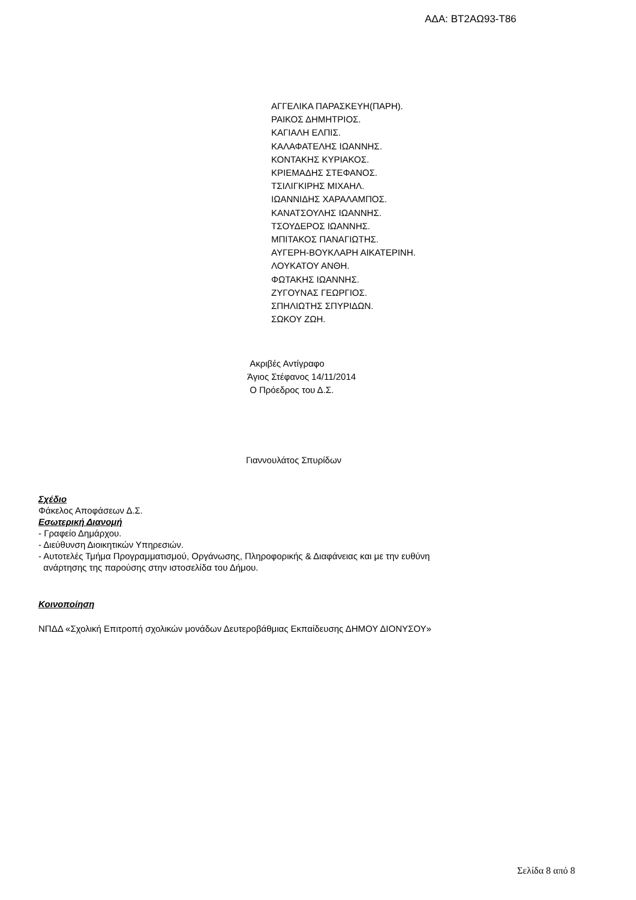ΑΔΑ: ΒΤ2ΑΩ93-Τ86
ΑΓΓΕΛΙΚΑ ΠΑΡΑΣΚΕΥΗ(ΠΑΡΗ).
ΡΑΙΚΟΣ ΔΗΜΗΤΡΙΟΣ.
ΚΑΓΙΑΛΗ ΕΛΠΙΣ.
ΚΑΛΑΦΑΤΕΛΗΣ ΙΩΑΝΝΗΣ.
ΚΟΝΤΑΚΗΣ ΚΥΡΙΑΚΟΣ.
ΚΡΙΕΜΑΔΗΣ ΣΤΕΦΑΝΟΣ.
ΤΣΙΛΙΓΚΙΡΗΣ ΜΙΧΑΗΛ.
ΙΩΑΝΝΙΔΗΣ ΧΑΡΑΛΑΜΠΟΣ.
ΚΑΝΑΤΣΟΥΛΗΣ ΙΩΑΝΝΗΣ.
ΤΣΟΥΔΕΡΟΣ ΙΩΑΝΝΗΣ.
ΜΠΙΤΑΚΟΣ ΠΑΝΑΓΙΩΤΗΣ.
ΑΥΓΕΡΗ-ΒΟΥΚΛΑΡΗ ΑΙΚΑΤΕΡΙΝΗ.
ΛΟΥΚΑΤΟΥ ΑΝΘΗ.
ΦΩΤΑΚΗΣ ΙΩΑΝΝΗΣ.
ΖΥΓΟΥΝΑΣ ΓΕΩΡΓΙΟΣ.
ΣΠΗΛΙΩΤΗΣ ΣΠΥΡΙΔΩΝ.
ΣΩΚΟΥ ΖΩΗ.
Ακριβές Αντίγραφο
Άγιος Στέφανος 14/11/2014
Ο Πρόεδρος του Δ.Σ.
Γιαννουλάτος Σπυρίδων
Σχέδιο
Φάκελος Αποφάσεων Δ.Σ.
Εσωτερική Διανομή
- Γραφείο Δημάρχου.
- Διεύθυνση Διοικητικών Υπηρεσιών.
- Αυτοτελές Τμήμα Προγραμματισμού, Οργάνωσης, Πληροφορικής & Διαφάνειας και με την ευθύνη
ανάρτησης της παρούσης στην ιστοσελίδα του Δήμου.
Κοινοποίηση
ΝΠΔΔ «Σχολική Επιτροπή σχολικών μονάδων Δευτεροβάθμιας Εκπαίδευσης ΔΗΜΟΥ ΔΙΟΝΥΣΟΥ»
Σελίδα 8 από 8